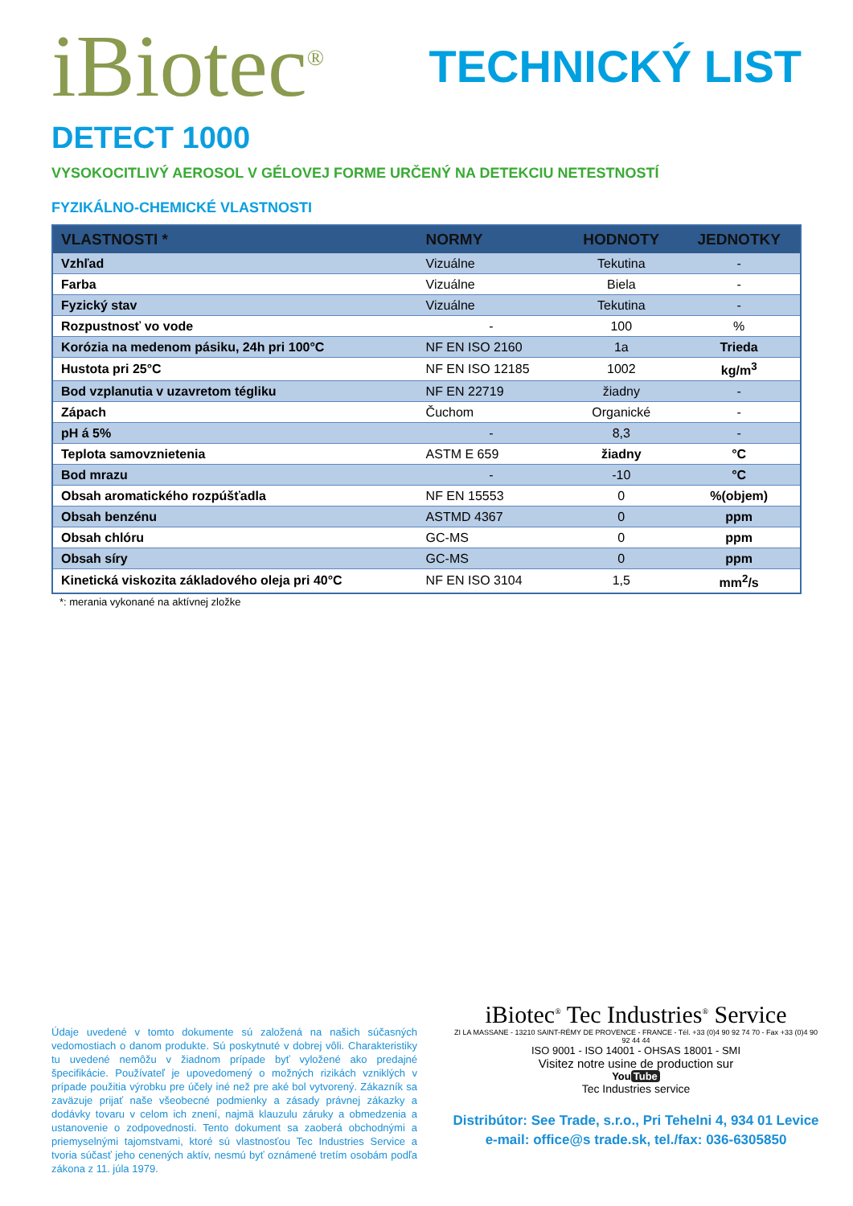iBiotec<sup>®</sup>
TECHNICKÝ LIST
DETECT 1000
VYSOKOCITLIVÝ AEROSOL V GÉLOVEJ FORME URČENÝ NA DETEKCIU NETESTNOSTÍ
FYZIKÁLNO-CHEMICKÉ VLASTNOSTI
| VLASTNOSTI * | NORMY | HODNOTY | JEDNOTKY |
| --- | --- | --- | --- |
| Vzhľad | Vizuálne | Tekutina | - |
| Farba | Vizuálne | Biela | - |
| Fyzický stav | Vizuálne | Tekutina | - |
| Rozpustnosť vo vode | - | 100 | % |
| Korózia na medenom pásiku, 24h pri 100°C | NF EN ISO 2160 | 1a | Trieda |
| Hustota pri 25°C | NF EN ISO 12185 | 1002 | kg/m<sup>3</sup> |
| Bod vzplanutia v uzavretom tégliku | NF EN 22719 | žiadny | - |
| Zápach | Čuchom | Organické | - |
| pH á 5% | - | 8,3 | - |
| Teplota samovznietenia | ASTM E 659 | žiadny | °C |
| Bod mrazu | - | -10 | °C |
| Obsah aromatického rozpúšťadla | NF EN 15553 | 0 | %(objem) |
| Obsah benzénu | ASTMD 4367 | 0 | ppm |
| Obsah chlóru | GC-MS | 0 | ppm |
| Obsah síry | GC-MS | 0 | ppm |
| Kinetická viskozita základového oleja pri 40°C | NF EN ISO 3104 | 1,5 | mm<sup>2</sup>/s |
*: merania vykonané na aktívnej zložke
Údaje uvedené v tomto dokumente sú založená na našich súčasných vedomostiach o danom produkte. Sú poskytnuté v dobrej vôli. Charakteristiky tu uvedené nemôžu v žiadnom prípade byť vyložené ako predajné špecifikácie. Používateľ je upovedomený o možných rizikách vzniklých v prípade použitia výrobku pre účely iné než pre aké bol vytvorený. Zákazník sa zaväzuje prijať naše všeobecné podmienky a zásady právnej zákazky a dodávky tovaru v celom ich znení, najmä klauzulu záruky a obmedzenia a ustanovenie o zodpovednosti. Tento dokument sa zaoberá obchodnými a priemyselnými tajomstvami, ktoré sú vlastnosťou Tec Industries Service a tvoria súčasť jeho cenených aktív, nesmú byť oznámené tretím osobám podľa zákona z 11. júla 1979.
iBiotec<sup>®</sup> Tec Industries<sup>®</sup> Service
ZI LA MASSANE - 13210 SAINT-RÉMY DE PROVENCE - FRANCE - Tél. +33 (0)4 90 92 74 70 - Fax +33 (0)4 90 92 44 44
ISO 9001 - ISO 14001 - OHSAS 18001 - SMI
Visitez notre usine de production sur
You Tube
Tec Industries service
Distribútor: See Trade, s.r.o., Pri Tehelni 4, 934 01 Levice
e-mail: office@s trade.sk, tel./fax: 036-6305850